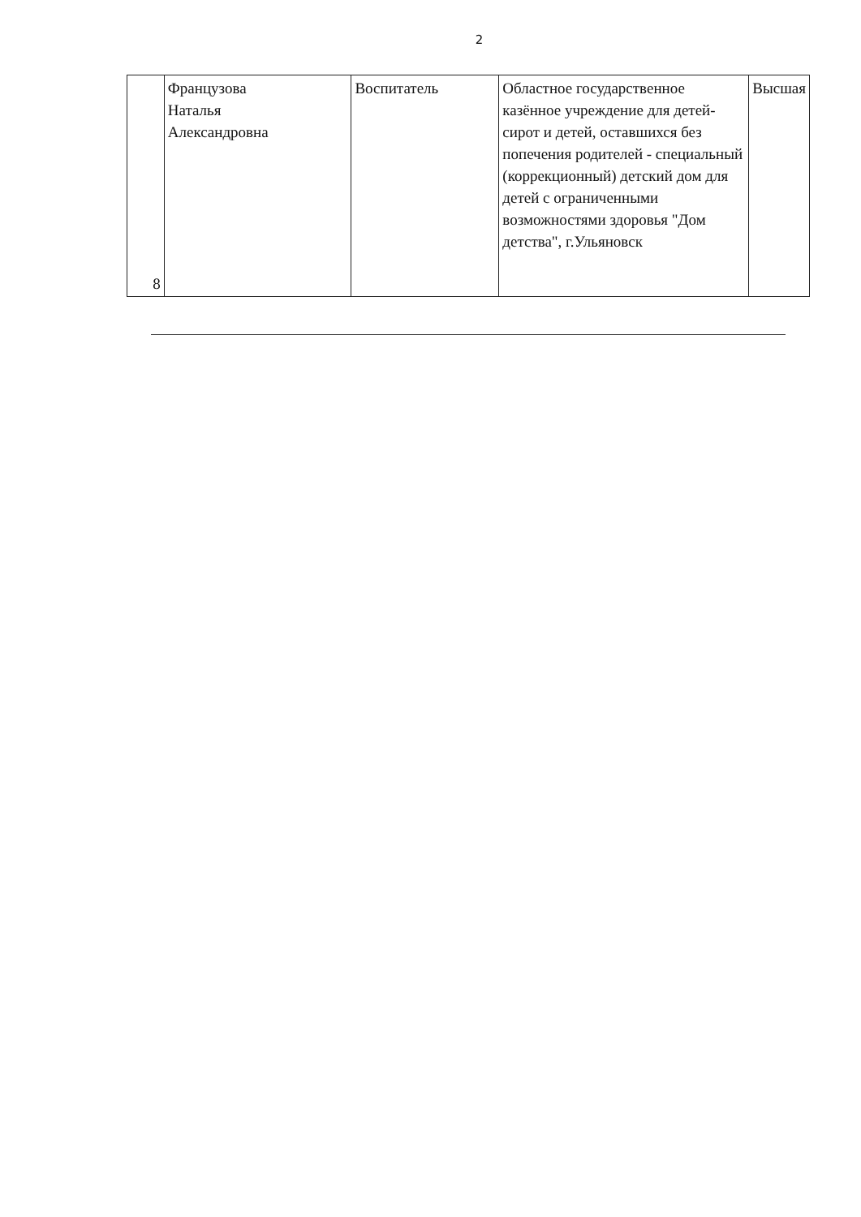2
| 8 | Французова Наталья Александровна | Воспитатель | Областное государственное казённое учреждение для детей-сирот и детей, оставшихся без попечения родителей - специальный (коррекционный) детский дом для детей с ограниченными возможностями здоровья "Дом детства", г.Ульяновск | Высшая |